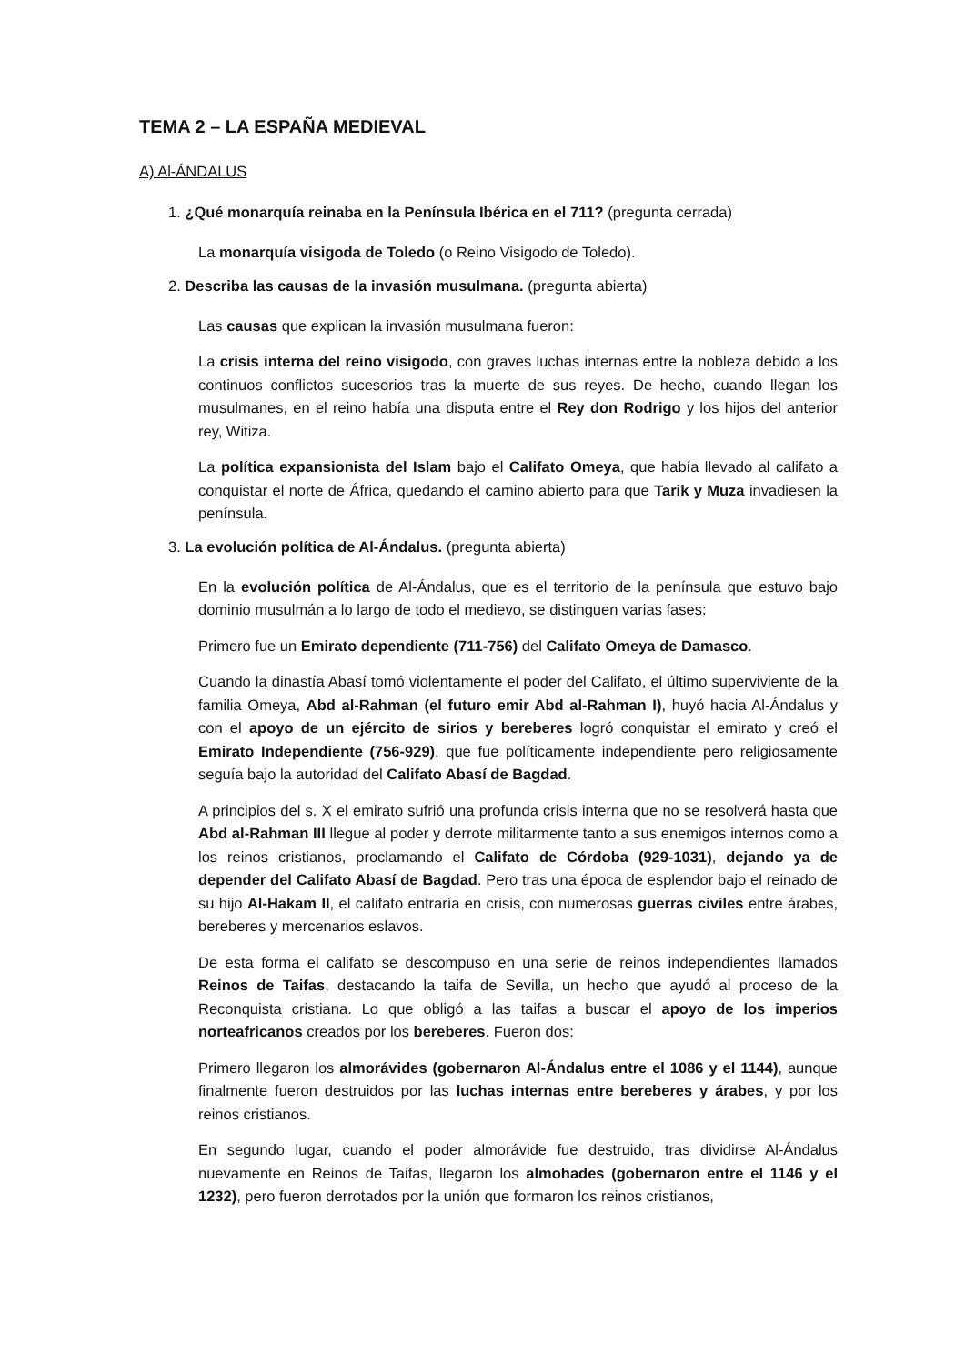TEMA 2 – LA ESPAÑA MEDIEVAL
A) Al-ÁNDALUS
1. ¿Qué monarquía reinaba en la Península Ibérica en el 711? (pregunta cerrada)
La monarquía visigoda de Toledo (o Reino Visigodo de Toledo).
2. Describa las causas de la invasión musulmana. (pregunta abierta)
Las causas que explican la invasión musulmana fueron:
La crisis interna del reino visigodo, con graves luchas internas entre la nobleza debido a los continuos conflictos sucesorios tras la muerte de sus reyes. De hecho, cuando llegan los musulmanes, en el reino había una disputa entre el Rey don Rodrigo y los hijos del anterior rey, Witiza.
La política expansionista del Islam bajo el Califato Omeya, que había llevado al califato a conquistar el norte de África, quedando el camino abierto para que Tarik y Muza invadiesen la península.
3. La evolución política de Al-Ándalus. (pregunta abierta)
En la evolución política de Al-Ándalus, que es el territorio de la península que estuvo bajo dominio musulmán a lo largo de todo el medievo, se distinguen varias fases:
Primero fue un Emirato dependiente (711-756) del Califato Omeya de Damasco.
Cuando la dinastía Abasí tomó violentamente el poder del Califato, el último superviviente de la familia Omeya, Abd al-Rahman (el futuro emir Abd al-Rahman I), huyó hacia Al-Ándalus y con el apoyo de un ejército de sirios y bereberes logró conquistar el emirato y creó el Emirato Independiente (756-929), que fue políticamente independiente pero religiosamente seguía bajo la autoridad del Califato Abasí de Bagdad.
A principios del s. X el emirato sufrió una profunda crisis interna que no se resolverá hasta que Abd al-Rahman III llegue al poder y derrote militarmente tanto a sus enemigos internos como a los reinos cristianos, proclamando el Califato de Córdoba (929-1031), dejando ya de depender del Califato Abasí de Bagdad. Pero tras una época de esplendor bajo el reinado de su hijo Al-Hakam II, el califato entraría en crisis, con numerosas guerras civiles entre árabes, bereberes y mercenarios eslavos.
De esta forma el califato se descompuso en una serie de reinos independientes llamados Reinos de Taifas, destacando la taifa de Sevilla, un hecho que ayudó al proceso de la Reconquista cristiana. Lo que obligó a las taifas a buscar el apoyo de los imperios norteafricanos creados por los bereberes. Fueron dos:
Primero llegaron los almorávides (gobernaron Al-Ándalus entre el 1086 y el 1144), aunque finalmente fueron destruidos por las luchas internas entre bereberes y árabes, y por los reinos cristianos.
En segundo lugar, cuando el poder almorávide fue destruido, tras dividirse Al-Ándalus nuevamente en Reinos de Taifas, llegaron los almohades (gobernaron entre el 1146 y el 1232), pero fueron derrotados por la unión que formaron los reinos cristianos,